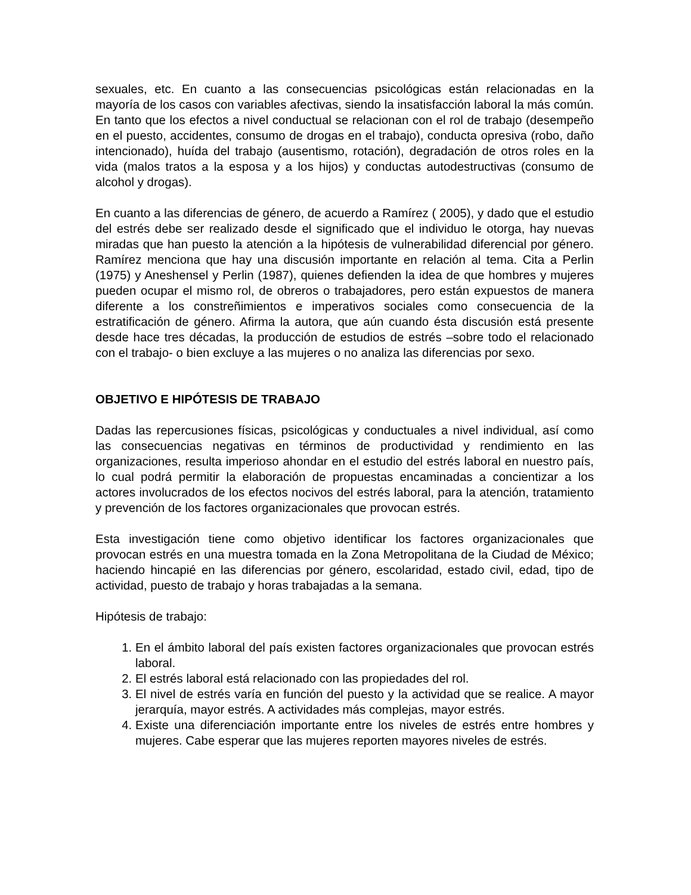sexuales, etc. En cuanto a las consecuencias psicológicas están relacionadas en la mayoría de los casos con variables afectivas, siendo la insatisfacción laboral la más común. En tanto que los efectos a nivel conductual se relacionan con el rol de trabajo (desempeño en el puesto, accidentes, consumo de drogas en el trabajo), conducta opresiva (robo, daño intencionado), huída del trabajo (ausentismo, rotación), degradación de otros roles en la vida (malos tratos a la esposa y a los hijos) y conductas autodestructivas (consumo de alcohol y drogas).
En cuanto a las diferencias de género, de acuerdo a Ramírez ( 2005), y dado que el estudio del estrés debe ser realizado desde el significado que el individuo le otorga, hay nuevas miradas que han puesto la atención a la hipótesis de vulnerabilidad diferencial por género. Ramírez menciona que hay una discusión importante en relación al tema. Cita a Perlin (1975) y Aneshensel y Perlin (1987), quienes defienden la idea de que hombres y mujeres pueden ocupar el mismo rol, de obreros o trabajadores, pero están expuestos de manera diferente a los constreñimientos e imperativos sociales como consecuencia de la estratificación de género. Afirma la autora, que aún cuando ésta discusión está presente desde hace tres décadas, la producción de estudios de estrés –sobre todo el relacionado con el trabajo- o bien excluye a las mujeres o no analiza las diferencias por sexo.
OBJETIVO E HIPÓTESIS DE TRABAJO
Dadas las repercusiones físicas, psicológicas y conductuales a nivel individual, así como las consecuencias negativas en términos de productividad y rendimiento en las organizaciones, resulta imperioso ahondar en el estudio del estrés laboral en nuestro país, lo cual podrá permitir la elaboración de propuestas encaminadas a concientizar a los actores involucrados de los efectos nocivos del estrés laboral, para la atención, tratamiento y prevención de los factores organizacionales que provocan estrés.
Esta investigación tiene como objetivo identificar los factores organizacionales que provocan estrés en una muestra tomada en la Zona Metropolitana de la Ciudad de México; haciendo hincapié en las diferencias por género, escolaridad, estado civil, edad, tipo de actividad, puesto de trabajo y horas trabajadas a la semana.
Hipótesis de trabajo:
1. En el ámbito laboral del país existen factores organizacionales que provocan estrés laboral.
2. El estrés laboral está relacionado con las propiedades del rol.
3. El nivel de estrés varía en función del puesto y la actividad que se realice. A mayor jerarquía, mayor estrés. A actividades más complejas, mayor estrés.
4. Existe una diferenciación importante entre los niveles de estrés entre hombres y mujeres. Cabe esperar que las mujeres reporten mayores niveles de estrés.